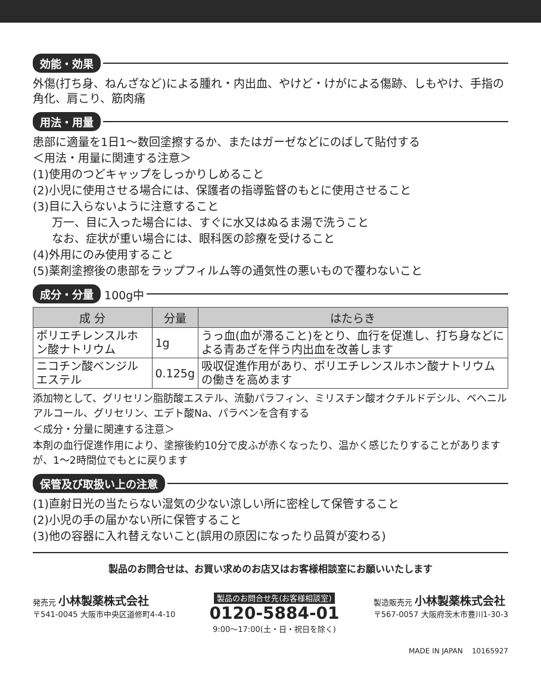効能・効果
外傷(打ち身、ねんざなど)による腫れ・内出血、やけど・けがによる傷跡、しもやけ、手指の角化、肩こり、筋肉痛
用法・用量
患部に適量を1日1～数回塗擦するか、またはガーゼなどにのばして貼付する
＜用法・用量に関連する注意＞
(1)使用のつどキャップをしっかりしめること
(2)小児に使用させる場合には、保護者の指導監督のもとに使用させること
(3)目に入らないように注意すること
万一、目に入った場合には、すぐに水又はぬるま湯で洗うこと
なお、症状が重い場合には、眼科医の診療を受けること
(4)外用にのみ使用すること
(5)薬剤塗擦後の患部をラップフィルム等の通気性の悪いもので覆わないこと
成分・分量 100g中
| 成 分 | 分量 | はたらき |
| --- | --- | --- |
| ポリエチレンスルホン酸ナトリウム | 1g | うっ血(血が滞ること)をとり、血行を促進し、打ち身などによる青あざを伴う内出血を改善します |
| ニコチン酸ベンジルエステル | 0.125g | 吸収促進作用があり、ポリエチレンスルホン酸ナトリウムの働きを高めます |
添加物として、グリセリン脂肪酸エステル、流動パラフィン、ミリスチン酸オクチルドデシル、ベヘニルアルコール、グリセリン、エデト酸Na、パラベンを含有する
＜成分・分量に関連する注意＞
本剤の血行促進作用により、塗擦後約10分で皮ふが赤くなったり、温かく感じたりすることがありますが、1～2時間位でもとに戻ります
保管及び取扱い上の注意
(1)直射日光の当たらない湿気の少ない涼しい所に密栓して保管すること
(2)小児の手の届かない所に保管すること
(3)他の容器に入れ替えないこと(誤用の原因になったり品質が変わる)
製品のお問合せは、お買い求めのお店又はお客様相談室にお願いいたします
発売元 小林製薬株式会社
〒541-0045 大阪市中央区道修町4-4-10
製品のお問合せ先(お客様相談室)
0120-5884-01
9:00～17:00(土・日・祝日を除く)
製造販売元 小林製薬株式会社
〒567-0057 大阪府茨木市豊川1-30-3
MADE IN JAPAN 10165927